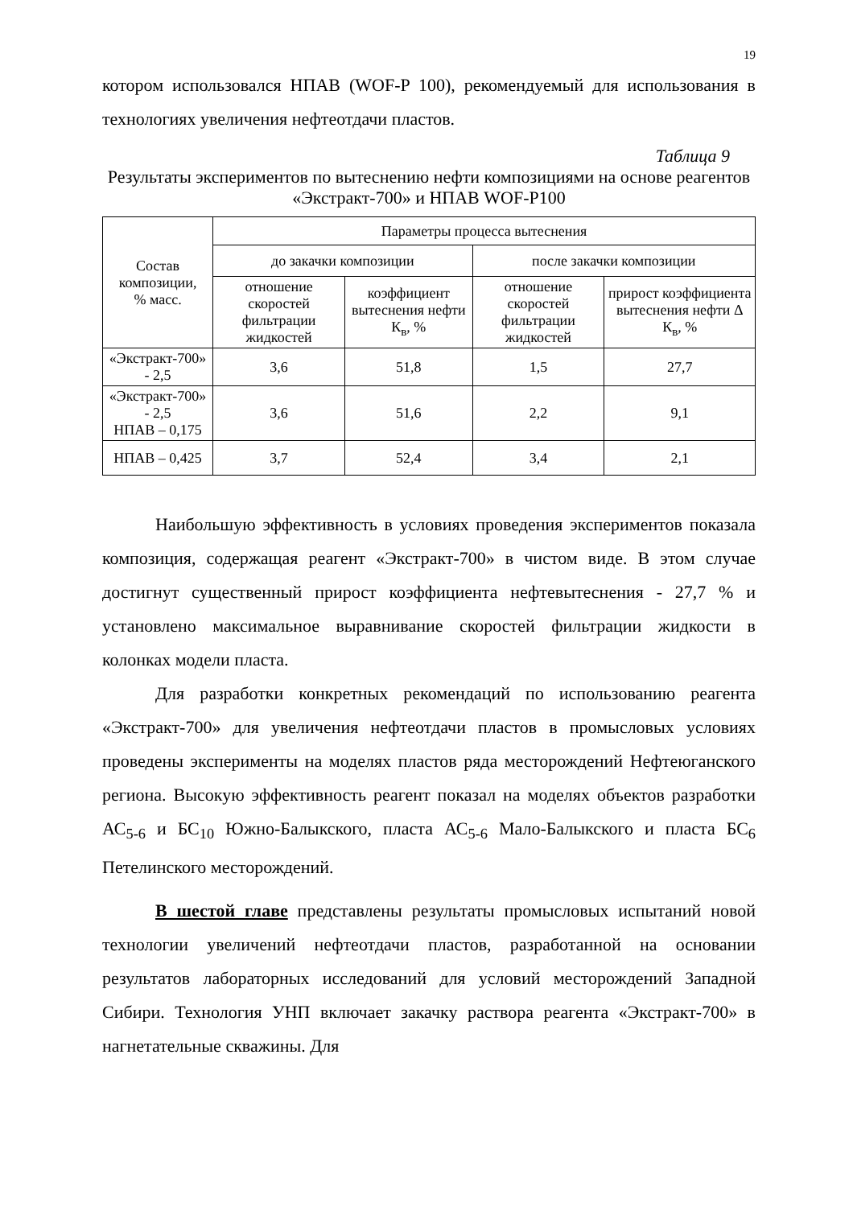19
котором использовался НПАВ (WOF-P 100), рекомендуемый для использования в технологиях увеличения нефтеотдачи пластов.
Таблица 9
Результаты экспериментов по вытеснению нефти композициями на основе реагентов «Экстракт-700» и НПАВ WOF-P100
| Состав композиции, % масс. | Параметры процесса вытеснения | | | |
| --- | --- | --- | --- | --- |
| | до закачки композиции | | после закачки композиции | |
| | отношение скоростей фильтрации жидкостей | коэффициент вытеснения нефти К<sub>в</sub>, % | отношение скоростей фильтрации жидкостей | прирост коэффициента вытеснения нефти Δ К<sub>в</sub>, % |
| «Экстракт-700» - 2,5 | 3,6 | 51,8 | 1,5 | 27,7 |
| «Экстракт-700» - 2,5 НПАВ – 0,175 | 3,6 | 51,6 | 2,2 | 9,1 |
| НПАВ – 0,425 | 3,7 | 52,4 | 3,4 | 2,1 |
Наибольшую эффективность в условиях проведения экспериментов показала композиция, содержащая реагент «Экстракт-700» в чистом виде. В этом случае достигнут существенный прирост коэффициента нефтевытеснения - 27,7 % и установлено максимальное выравнивание скоростей фильтрации жидкости в колонках модели пласта.
Для разработки конкретных рекомендаций по использованию реагента «Экстракт-700» для увеличения нефтеотдачи пластов в промысловых условиях проведены эксперименты на моделях пластов ряда месторождений Нефтеюганского региона. Высокую эффективность реагент показал на моделях объектов разработки АС<sub>5-6</sub> и БС<sub>10</sub> Южно-Балыкского, пласта АС<sub>5-6</sub> Мало-Балыкского и пласта БС<sub>6</sub> Петелинского месторождений.
В шестой главе представлены результаты промысловых испытаний новой технологии увеличений нефтеотдачи пластов, разработанной на основании результатов лабораторных исследований для условий месторождений Западной Сибири. Технология УНП включает закачку раствора реагента «Экстракт-700» в нагнетательные скважины. Для